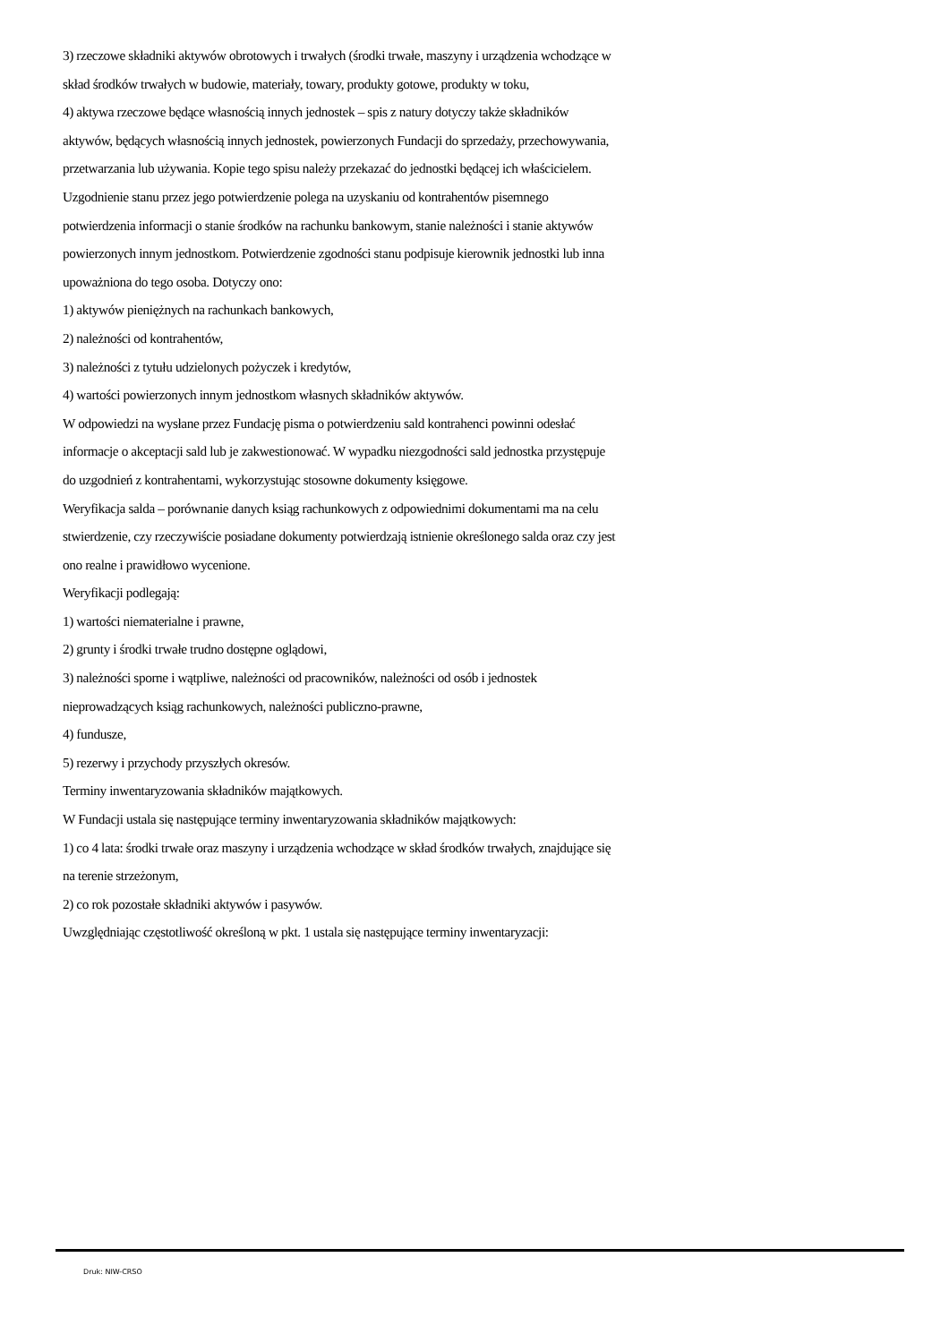3) rzeczowe składniki aktywów obrotowych i trwałych (środki trwałe, maszyny i urządzenia wchodzące w skład środków trwałych w budowie, materiały, towary, produkty gotowe, produkty w toku,
4) aktywa rzeczowe będące własnością innych jednostek – spis z natury dotyczy także składników aktywów, będących własnością innych jednostek, powierzonych Fundacji do sprzedaży, przechowywania, przetwarzania lub używania. Kopie tego spisu należy przekazać do jednostki będącej ich właścicielem.
Uzgodnienie stanu przez jego potwierdzenie polega na uzyskaniu od kontrahentów pisemnego potwierdzenia informacji o stanie środków na rachunku bankowym, stanie należności i stanie aktywów powierzonych innym jednostkom. Potwierdzenie zgodności stanu podpisuje kierownik jednostki lub inna upoważniona do tego osoba. Dotyczy ono:
1) aktywów pieniężnych na rachunkach bankowych,
2) należności od kontrahentów,
3) należności z tytułu udzielonych pożyczek i kredytów,
4) wartości powierzonych innym jednostkom własnych składników aktywów.
W odpowiedzi na wysłane przez Fundację pisma o potwierdzeniu sald kontrahenci powinni odesłać informacje o akceptacji sald lub je zakwestionować. W wypadku niezgodności sald jednostka przystępuje do uzgodnień z kontrahentami, wykorzystując stosowne dokumenty księgowe.
Weryfikacja salda – porównanie danych ksiąg rachunkowych z odpowiednimi dokumentami ma na celu stwierdzenie, czy rzeczywiście posiadane dokumenty potwierdzają istnienie określonego salda oraz czy jest ono realne i prawidłowo wycenione.
Weryfikacji podlegają:
1) wartości niematerialne i prawne,
2) grunty i środki trwałe trudno dostępne oglądowi,
3) należności sporne i wątpliwe, należności od pracowników, należności od osób i jednostek nieprowadzących ksiąg rachunkowych, należności publiczno-prawne,
4) fundusze,
5) rezerwy i przychody przyszłych okresów.
Terminy inwentaryzowania składników majątkowych.
W Fundacji ustala się następujące terminy inwentaryzowania składników majątkowych:
1) co 4 lata: środki trwałe oraz maszyny i urządzenia wchodzące w skład środków trwałych, znajdujące się na terenie strzeżonym,
2) co rok pozostałe składniki aktywów i pasywów.
Uwzględniając częstotliwość określoną w pkt. 1 ustala się następujące terminy inwentaryzacji:
Druk: NIW-CRSO